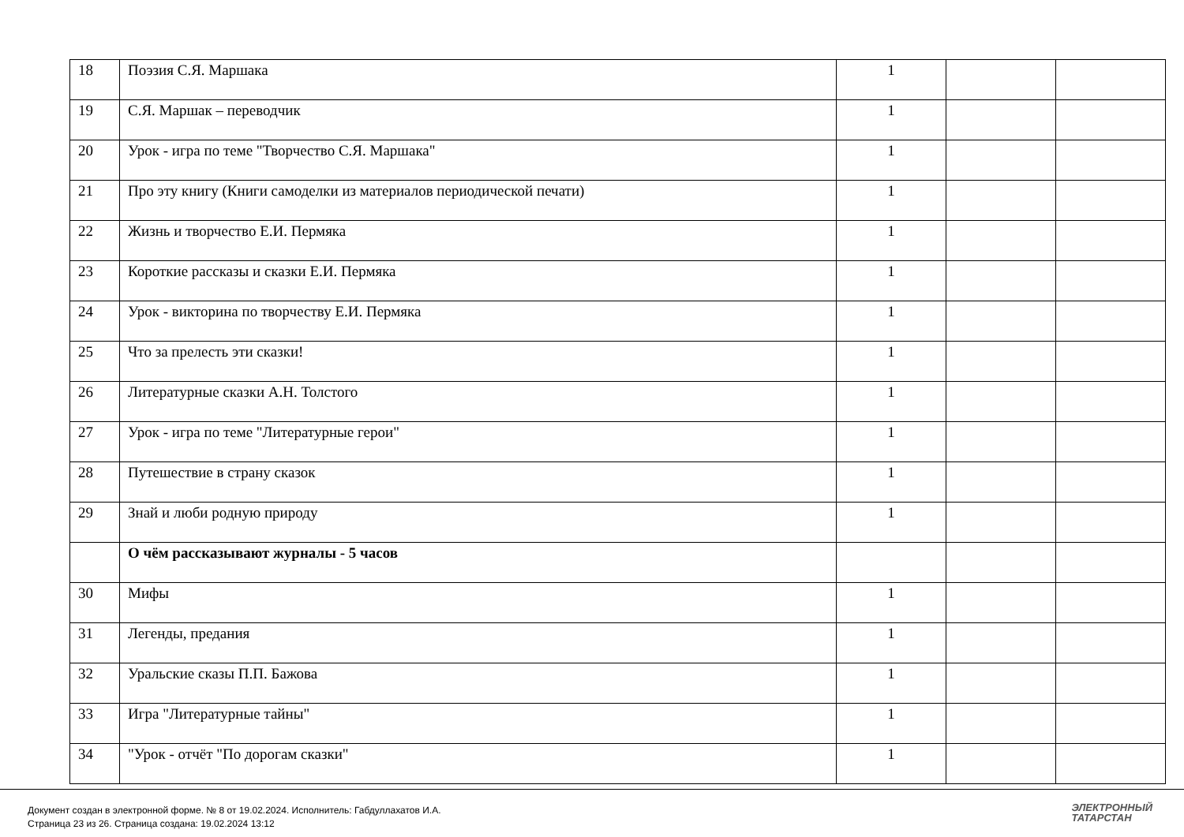| 18 | Поэзия С.Я. Маршака | 1 | | |
| 19 | С.Я. Маршак – переводчик | 1 | | |
| 20 | Урок - игра по теме "Творчество С.Я. Маршака" | 1 | | |
| 21 | Про эту книгу (Книги самоделки из материалов периодической печати) | 1 | | |
| 22 | Жизнь и творчество Е.И. Пермяка | 1 | | |
| 23 | Короткие рассказы и сказки Е.И. Пермяка | 1 | | |
| 24 | Урок - викторина по творчеству Е.И. Пермяка | 1 | | |
| 25 | Что за прелесть эти сказки! | 1 | | |
| 26 | Литературные сказки А.Н. Толстого | 1 | | |
| 27 | Урок - игра по теме "Литературные герои" | 1 | | |
| 28 | Путешествие в страну сказок | 1 | | |
| 29 | Знай и люби родную природу | 1 | | |
| | О чём рассказывают журналы - 5 часов | | | |
| 30 | Мифы | 1 | | |
| 31 | Легенды, предания | 1 | | |
| 32 | Уральские сказы П.П. Бажова | 1 | | |
| 33 | Игра "Литературные тайны" | 1 | | |
| 34 | "Урок - отчёт "По дорогам сказки" | 1 | | |
Документ создан в электронной форме. № 8 от 19.02.2024. Исполнитель: Габдуллахатов И.А.
Страница 23 из 26. Страница создана: 19.02.2024 13:12
ЭЛЕКТРОННЫЙ
ТАТАРСТАН